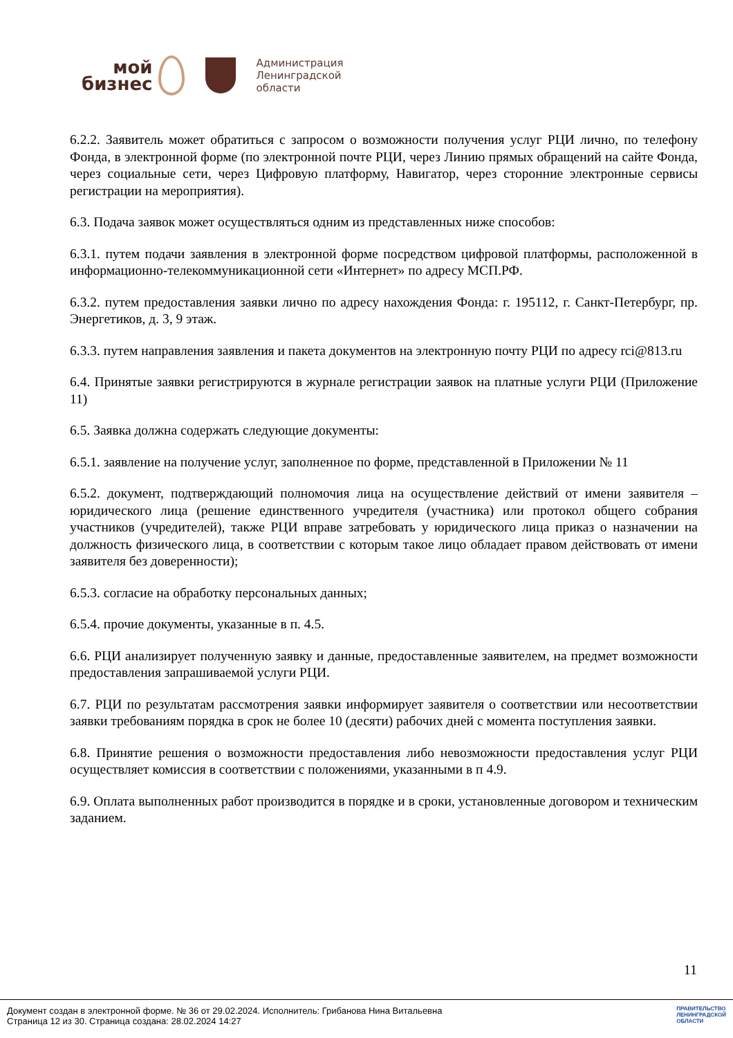мой
бизнес
Администрация
Ленинградской
области
6.2.2. Заявитель может обратиться с запросом о возможности получения услуг РЦИ лично, по телефону Фонда, в электронной форме (по электронной почте РЦИ, через Линию прямых обращений на сайте Фонда, через социальные сети, через Цифровую платформу, Навигатор, через сторонние электронные сервисы регистрации на мероприятия).
6.3. Подача заявок может осуществляться одним из представленных ниже способов:
6.3.1. путем подачи заявления в электронной форме посредством цифровой платформы, расположенной в информационно-телекоммуникационной сети «Интернет» по адресу МСП.РФ.
6.3.2. путем предоставления заявки лично по адресу нахождения Фонда: г. 195112, г. Санкт-Петербург, пр. Энергетиков, д. 3, 9 этаж.
6.3.3. путем направления заявления и пакета документов на электронную почту РЦИ по адресу rci@813.ru
6.4. Принятые заявки регистрируются в журнале регистрации заявок на платные услуги РЦИ (Приложение 11)
6.5. Заявка должна содержать следующие документы:
6.5.1. заявление на получение услуг, заполненное по форме, представленной в Приложении № 11
6.5.2. документ, подтверждающий полномочия лица на осуществление действий от имени заявителя – юридического лица (решение единственного учредителя (участника) или протокол общего собрания участников (учредителей), также РЦИ вправе затребовать у юридического лица приказ о назначении на должность физического лица, в соответствии с которым такое лицо обладает правом действовать от имени заявителя без доверенности);
6.5.3. согласие на обработку персональных данных;
6.5.4. прочие документы, указанные в п. 4.5.
6.6. РЦИ анализирует полученную заявку и данные, предоставленные заявителем, на предмет возможности предоставления запрашиваемой услуги РЦИ.
6.7. РЦИ по результатам рассмотрения заявки информирует заявителя о соответствии или несоответствии заявки требованиям порядка в срок не более 10 (десяти) рабочих дней с момента поступления заявки.
6.8. Принятие решения о возможности предоставления либо невозможности предоставления услуг РЦИ осуществляет комиссия в соответствии с положениями, указанными в п 4.9.
6.9. Оплата выполненных работ производится в порядке и в сроки, установленные договором и техническим заданием.
11
Документ создан в электронной форме. № 36 от 29.02.2024. Исполнитель: Грибанова Нина Витальевна
Страница 12 из 30. Страница создана: 28.02.2024 14:27
ПРАВИТЕЛЬСТВО
ЛЕНИНГРАДСКОЙ
ОБЛАСТИ